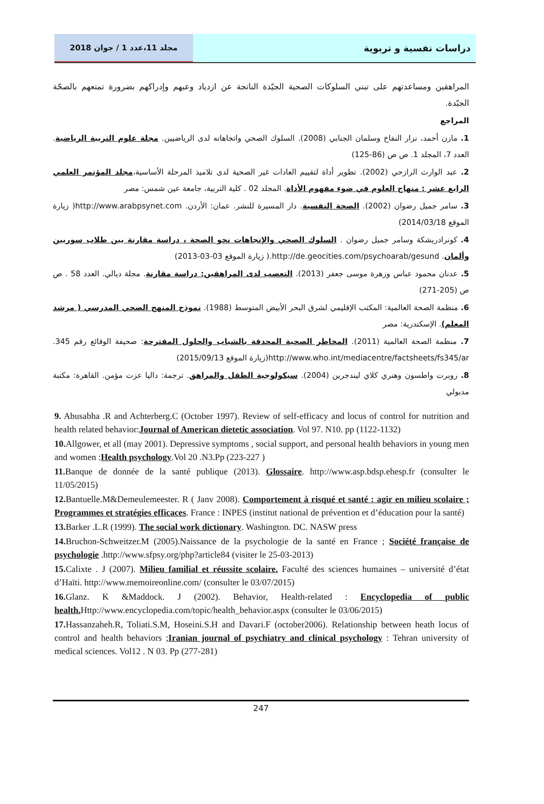مجلد 11،عدد 1 / جوان 2018
دراسات نفسية و تربوية
المراهقين ومساعدتهم على تبني السلوكات الصحية الجيّدة الناتجة عن ازدياد وعيهم وإدراكهم بضرورة تمتعهم بالصحّة الجيّدة.
المراجع
1. مازن أحمد، نزار النفاخ وسلمان الجنابي (2008). السلوك الصحي واتجاهاته لدى الرياضيين. مجلة علوم التربية الرياضية. العدد 7، المجلد 1. ص ص (86-125)
2. عبد الوارث الرازحي (2002). تطوير أداة لتقييم العادات غير الصحية لدى تلاميذ المرحلة الأساسية،مجلد المؤتمر العلمي الرابع عشر : منهاج العلوم في ضوء مفهوم الأداة. المجلد 02 . كلية التربية، جامعة عين شمس: مصر
3. سامر جميل رضوان (2002). الصحة النفسية. دار المسيرة للنشر. عمان: الأردن. http://www.arabpsynet.com( زيارة الموقع 2014/03/18)
4. كونرادريشكة وسامر جميل رضوان . السلوك الصحي والإتجاهات نحو الصحة ، دراسة مقارنة بين طلاب سوريين وألمان. http://de.geocities.com/psychoarab/gesund.( زيارة الموقع 03-03-2013)
5. عدنان محمود عباس وزهرة موسى جعفر (2013). التعصب لدى المراهقين: دراسة مقارنة. مجلة ديالي. العدد 58 . ص ص (205-271)
6. منظمة الصحة العالمية: المكتب الإقليمي لشرق البحر الأبيض المتوسط (1988). نموذج المنهج الصحي المدرسي ( مرشد المعلم). الإسكندرية: مصر
7. منظمة الصحة العالمية (2011). المخاطر الصحية المحدقة بالشباب والحلول المقترحة: صحيفة الوقائع رقم 345. http://www.who.int/mediacentre/factsheets/fs345/ar(زيارة الموقع 2015/09/13)
8. روبرت واطسون وهنري كلاي ليندجرين (2004). سيكولوجية الطفل والمراهق. ترجمة: داليا عزت مؤمن. القاهرة: مكتبة مدبولي
9. Abusabha .R and Achterberg.C (October 1997). Review of self-efficacy and locus of control for nutrition and health related behavior:Journal of American dietetic association. Vol 97. N10. pp (1122-1132)
10. Allgower, et all (may 2001). Depressive symptoms , social support, and personal health behaviors in young men and women :Health psychology.Vol 20 .N3.Pp (223-227 )
11. Banque de donnée de la santé publique (2013). Glossaire. http://www.asp.bdsp.ehesp.fr (consulter le 11/05/2015)
12. Bantuelle.M&Demeulemeester. R ( Janv 2008). Comportement à risqué et santé : agir en milieu scolaire ; Programmes et stratégies efficaces. France : INPES (institut national de prévention et d’éducation pour la santé)
13. Barker .L.R (1999). The social work dictionary. Washington. DC. NASW press
14. Bruchon-Schweitzer.M (2005).Naissance de la psychologie de la santé en France ; Société française de psychologie .http://www.sfpsy.org/php?article84 (visiter le 25-03-2013)
15. Calixte . J (2007). Milieu familial et réussite scolaire. Faculté des sciences humaines – université d’état d’Haïti. http://www.memoireonline.com/ (consulter le 03/07/2015)
16. Glanz. K &Maddock. J (2002). Behavior, Health-related : Encyclopedia of public health. Http://www.encyclopedia.com/topic/health_behavior.aspx (consulter le 03/06/2015)
17. Hassanzaheh.R, Toliati.S.M, Hoseini.S.H and Davari.F (october2006). Relationship between heath locus of control and health behaviors ;Iranian journal of psychiatry and clinical psychology : Tehran university of medical sciences. Vol12 . N 03. Pp (277-281)
247